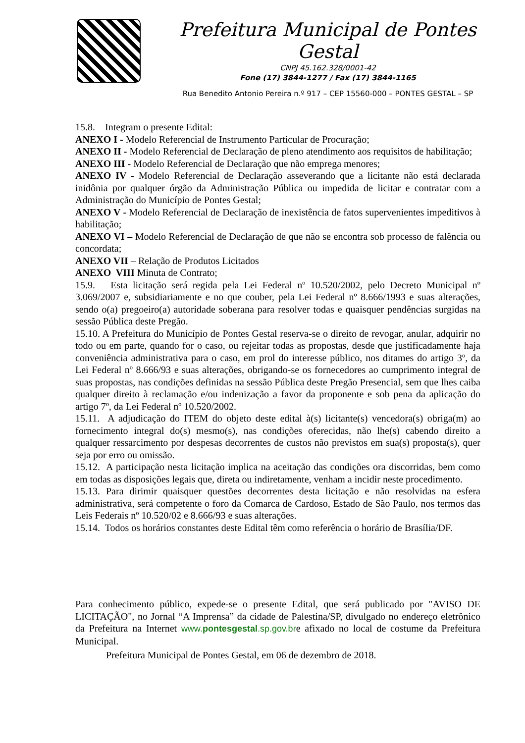Prefeitura Municipal de Pontes Gestal
CNPJ 45.162.328/0001-42
Fone (17) 3844-1277 / Fax (17) 3844-1165
Rua Benedito Antonio Pereira n.º 917 – CEP 15560-000 – PONTES GESTAL – SP
15.8. Integram o presente Edital:
ANEXO I - Modelo Referencial de Instrumento Particular de Procuração;
ANEXO II - Modelo Referencial de Declaração de pleno atendimento aos requisitos de habilitação;
ANEXO III - Modelo Referencial de Declaração que não emprega menores;
ANEXO IV - Modelo Referencial de Declaração asseverando que a licitante não está declarada inidônia por qualquer órgão da Administração Pública ou impedida de licitar e contratar com a Administração do Município de Pontes Gestal;
ANEXO V - Modelo Referencial de Declaração de inexistência de fatos supervenientes impeditivos à habilitação;
ANEXO VI – Modelo Referencial de Declaração de que não se encontra sob processo de falência ou concordata;
ANEXO VII – Relação de Produtos Licitados
ANEXO VIII Minuta de Contrato;
15.9. Esta licitação será regida pela Lei Federal nº 10.520/2002, pelo Decreto Municipal nº 3.069/2007 e, subsidiariamente e no que couber, pela Lei Federal nº 8.666/1993 e suas alterações, sendo o(a) pregoeiro(a) autoridade soberana para resolver todas e quaisquer pendências surgidas na sessão Pública deste Pregão.
15.10. A Prefeitura do Município de Pontes Gestal reserva-se o direito de revogar, anular, adquirir no todo ou em parte, quando for o caso, ou rejeitar todas as propostas, desde que justificadamente haja conveniência administrativa para o caso, em prol do interesse público, nos ditames do artigo 3º, da Lei Federal nº 8.666/93 e suas alterações, obrigando-se os fornecedores ao cumprimento integral de suas propostas, nas condições definidas na sessão Pública deste Pregão Presencial, sem que lhes caiba qualquer direito à reclamação e/ou indenização a favor da proponente e sob pena da aplicação do artigo 7º, da Lei Federal nº 10.520/2002.
15.11. A adjudicação do ITEM do objeto deste edital à(s) licitante(s) vencedora(s) obriga(m) ao fornecimento integral do(s) mesmo(s), nas condições oferecidas, não lhe(s) cabendo direito a qualquer ressarcimento por despesas decorrentes de custos não previstos em sua(s) proposta(s), quer seja por erro ou omissão.
15.12. A participação nesta licitação implica na aceitação das condições ora discorridas, bem como em todas as disposições legais que, direta ou indiretamente, venham a incidir neste procedimento.
15.13. Para dirimir quaisquer questões decorrentes desta licitação e não resolvidas na esfera administrativa, será competente o foro da Comarca de Cardoso, Estado de São Paulo, nos termos das Leis Federais nº 10.520/02 e 8.666/93 e suas alterações.
15.14. Todos os horários constantes deste Edital têm como referência o horário de Brasília/DF.
Para conhecimento público, expede-se o presente Edital, que será publicado por "AVISO DE LICITAÇÃO", no Jornal “A Imprensa” da cidade de Palestina/SP, divulgado no endereço eletrônico da Prefeitura na Internet www.pontesgestal.sp.gov.bre afixado no local de costume da Prefeitura Municipal.
Prefeitura Municipal de Pontes Gestal, em 06 de dezembro de 2018.